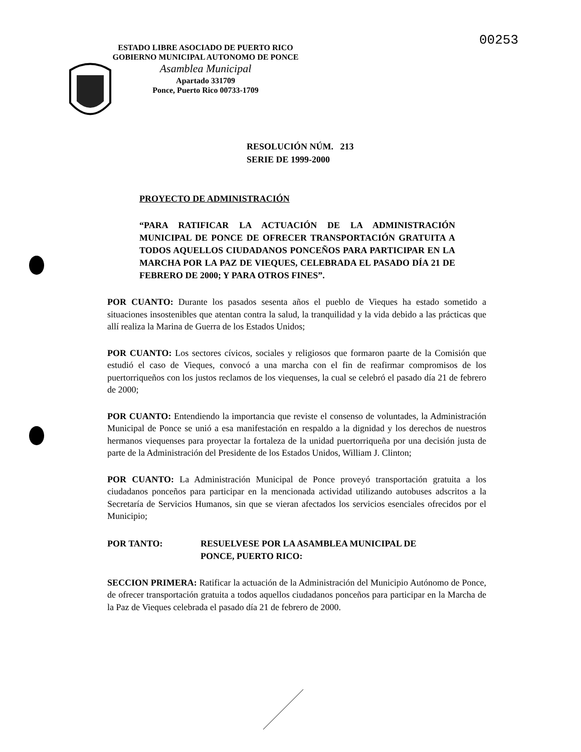00253
ESTADO LIBRE ASOCIADO DE PUERTO RICO
GOBIERNO MUNICIPAL AUTONOMO DE PONCE
Asamblea Municipal
Apartado 331709
Ponce, Puerto Rico 00733-1709
RESOLUCIÓN NÚM. 213
SERIE DE 1999-2000
PROYECTO DE ADMINISTRACIÓN
“PARA RATIFICAR LA ACTUACIÓN DE LA ADMINISTRACIÓN MUNICIPAL DE PONCE DE OFRECER TRANSPORTACIÓN GRATUITA A TODOS AQUELLOS CIUDADANOS PONCEÑOS PARA PARTICIPAR EN LA MARCHA POR LA PAZ DE VIEQUES, CELEBRADA EL PASADO DÍA 21 DE FEBRERO DE 2000; Y PARA OTROS FINES”.
POR CUANTO: Durante los pasados sesenta años el pueblo de Vieques ha estado sometido a situaciones insostenibles que atentan contra la salud, la tranquilidad y la vida debido a las prácticas que allí realiza la Marina de Guerra de los Estados Unidos;
POR CUANTO: Los sectores cívicos, sociales y religiosos que formaron paarte de la Comisión que estudió el caso de Vieques, convocó a una marcha con el fin de reafirmar compromisos de los puertorriqueños con los justos reclamos de los viequenses, la cual se celebró el pasado día 21 de febrero de 2000;
POR CUANTO: Entendiendo la importancia que reviste el consenso de voluntades, la Administración Municipal de Ponce se unió a esa manifestación en respaldo a la dignidad y los derechos de nuestros hermanos viequenses para proyectar la fortaleza de la unidad puertorriqueña por una decisión justa de parte de la Administración del Presidente de los Estados Unidos, William J. Clinton;
POR CUANTO: La Administración Municipal de Ponce proveyó transportación gratuita a los ciudadanos ponceños para participar en la mencionada actividad utilizando autobuses adscritos a la Secretaría de Servicios Humanos, sin que se vieran afectados los servicios esenciales ofrecidos por el Municipio;
POR TANTO: RESUELVESE POR LA ASAMBLEA MUNICIPAL DE
PONCE, PUERTO RICO:
SECCION PRIMERA: Ratificar la actuación de la Administración del Municipio Autónomo de Ponce, de ofrecer transportación gratuita a todos aquellos ciudadanos ponceños para participar en la Marcha de la Paz de Vieques celebrada el pasado día 21 de febrero de 2000.